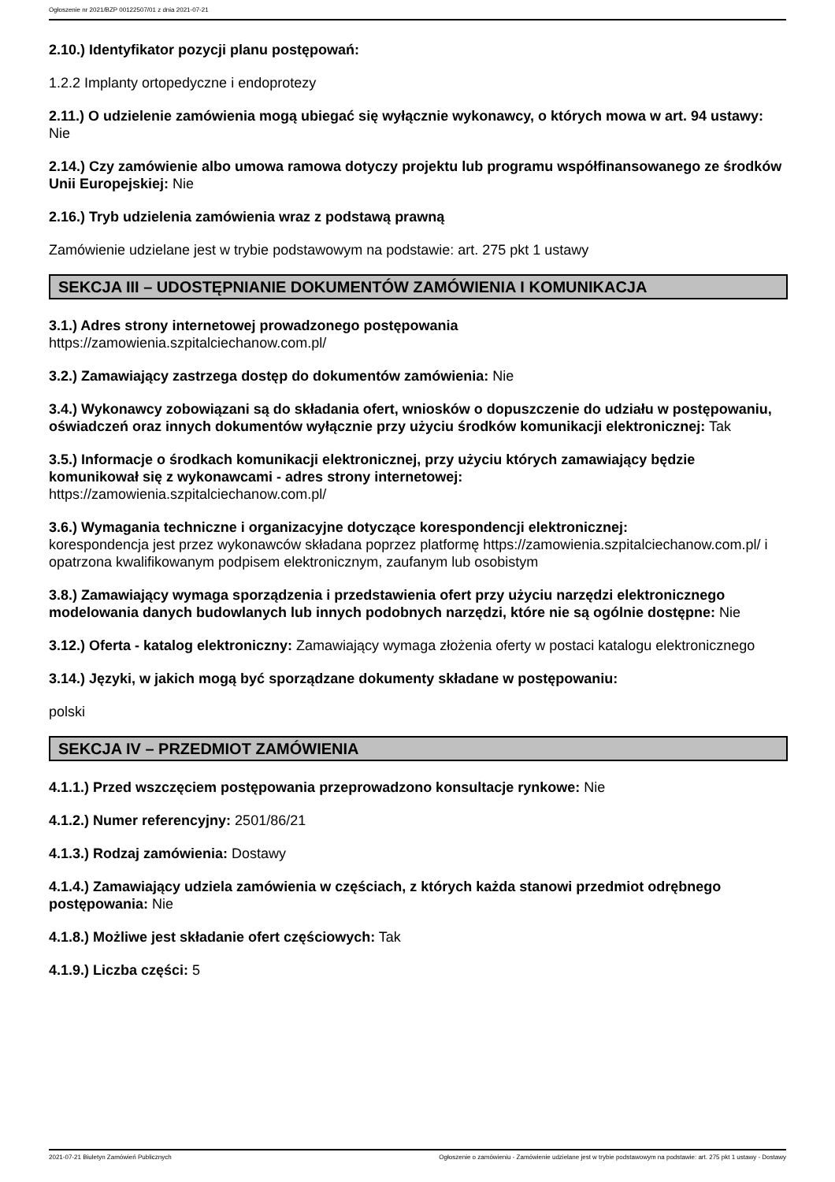Ogłoszenie nr 2021/BZP 00122507/01 z dnia 2021-07-21
2.10.) Identyfikator pozycji planu postępowań:
1.2.2 Implanty ortopedyczne i endoprotezy
2.11.) O udzielenie zamówienia mogą ubiegać się wyłącznie wykonawcy, o których mowa w art. 94 ustawy: Nie
2.14.) Czy zamówienie albo umowa ramowa dotyczy projektu lub programu współfinansowanego ze środków Unii Europejskiej: Nie
2.16.) Tryb udzielenia zamówienia wraz z podstawą prawną
Zamówienie udzielane jest w trybie podstawowym na podstawie: art. 275 pkt 1 ustawy
SEKCJA III – UDOSTĘPNIANIE DOKUMENTÓW ZAMÓWIENIA I KOMUNIKACJA
3.1.) Adres strony internetowej prowadzonego postępowania
https://zamowienia.szpitalciechanow.com.pl/
3.2.) Zamawiający zastrzega dostęp do dokumentów zamówienia: Nie
3.4.) Wykonawcy zobowiązani są do składania ofert, wniosków o dopuszczenie do udziału w postępowaniu, oświadczeń oraz innych dokumentów wyłącznie przy użyciu środków komunikacji elektronicznej: Tak
3.5.) Informacje o środkach komunikacji elektronicznej, przy użyciu których zamawiający będzie komunikował się z wykonawcami - adres strony internetowej:
https://zamowienia.szpitalciechanow.com.pl/
3.6.) Wymagania techniczne i organizacyjne dotyczące korespondencji elektronicznej:
korespondencja jest przez wykonawców składana poprzez platformę https://zamowienia.szpitalciechanow.com.pl/ i opatrzona kwalifikowanym podpisem elektronicznym, zaufanym lub osobistym
3.8.) Zamawiający wymaga sporządzenia i przedstawienia ofert przy użyciu narzędzi elektronicznego modelowania danych budowlanych lub innych podobnych narzędzi, które nie są ogólnie dostępne: Nie
3.12.) Oferta - katalog elektroniczny: Zamawiający wymaga złożenia oferty w postaci katalogu elektronicznego
3.14.) Języki, w jakich mogą być sporządzane dokumenty składane w postępowaniu:
polski
SEKCJA IV – PRZEDMIOT ZAMÓWIENIA
4.1.1.) Przed wszczęciem postępowania przeprowadzono konsultacje rynkowe: Nie
4.1.2.) Numer referencyjny: 2501/86/21
4.1.3.) Rodzaj zamówienia: Dostawy
4.1.4.) Zamawiający udziela zamówienia w częściach, z których każda stanowi przedmiot odrębnego postępowania: Nie
4.1.8.) Możliwe jest składanie ofert częściowych: Tak
4.1.9.) Liczba części: 5
2021-07-21 Biuletyn Zamówień Publicznych Ogłoszenie o zamówieniu - Zamówienie udzielane jest w trybie podstawowym na podstawie: art. 275 pkt 1 ustawy - Dostawy